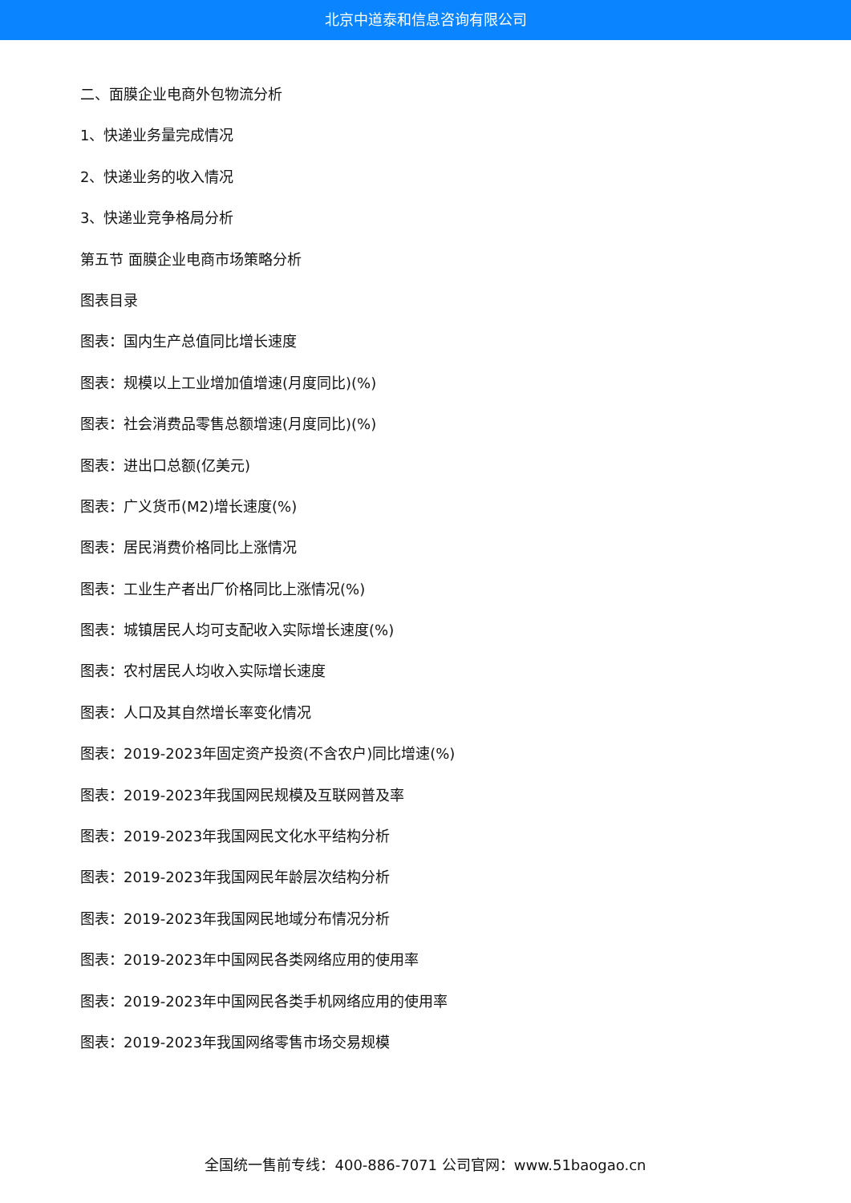北京中道泰和信息咨询有限公司
二、面膜企业电商外包物流分析
1、快递业务量完成情况
2、快递业务的收入情况
3、快递业竞争格局分析
第五节 面膜企业电商市场策略分析
图表目录
图表：国内生产总值同比增长速度
图表：规模以上工业增加值增速(月度同比)(%)
图表：社会消费品零售总额增速(月度同比)(%)
图表：进出口总额(亿美元)
图表：广义货币(M2)增长速度(%)
图表：居民消费价格同比上涨情况
图表：工业生产者出厂价格同比上涨情况(%)
图表：城镇居民人均可支配收入实际增长速度(%)
图表：农村居民人均收入实际增长速度
图表：人口及其自然增长率变化情况
图表：2019-2023年固定资产投资(不含农户)同比增速(%)
图表：2019-2023年我国网民规模及互联网普及率
图表：2019-2023年我国网民文化水平结构分析
图表：2019-2023年我国网民年龄层次结构分析
图表：2019-2023年我国网民地域分布情况分析
图表：2019-2023年中国网民各类网络应用的使用率
图表：2019-2023年中国网民各类手机网络应用的使用率
图表：2019-2023年我国网络零售市场交易规模
全国统一售前专线：400-886-7071 公司官网：www.51baogao.cn